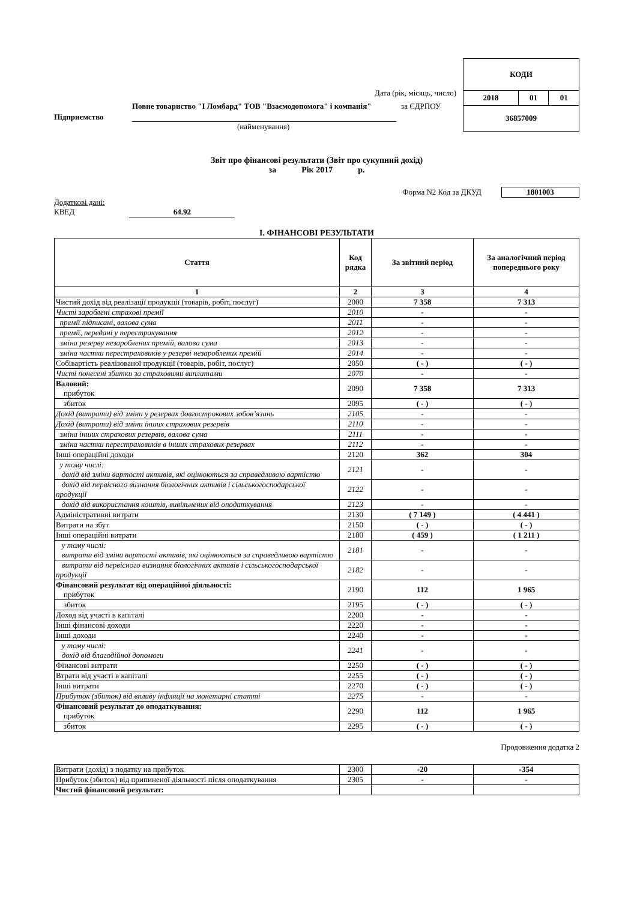Дата (рік, місяць, число)
Підприємство
Повне товариство "І Ломбард" ТОВ "Взаємодопомога" і компанія"
за ЄДРПОУ
(найменування)
| КОДИ | | |
| 2018 | 01 | 01 |
| 36857009 | | |
Звіт про фінансові результати (Звіт про сукупний дохід)
за Рік 2017 р.
Форма N2 Код за ДКУД 1801003
Додаткові дані:
КВЕД 64.92
І. ФІНАНСОВІ РЕЗУЛЬТАТИ
| Стаття | Код рядка | За звітний період | За аналогічний період попереднього року |
| --- | --- | --- | --- |
| 1 | 2 | 3 | 4 |
| Чистий дохід від реалізації продукції (товарів, робіт, послуг) | 2000 | 7 358 | 7 313 |
| Чисті зароблені страхові премії | 2010 | - | - |
| премії підписані, валова сума | 2011 | - | - |
| премії, передані у перестрахування | 2012 | - | - |
| зміна резерву незароблених премій, валова сума | 2013 | - | - |
| зміна частки перестраховиків у резерві незароблених премій | 2014 | - | - |
| Собівартість реалізованої продукції (товарів, робіт, послуг) | 2050 | ( - ) | ( - ) |
| Чисті понесені збитки за страховими виплатами | 2070 | - | - |
| Валовий: прибуток | 2090 | 7 358 | 7 313 |
| збиток | 2095 | ( - ) | ( - ) |
| Дохід (витрати) від зміни у резервах довгострокових зобов’язань | 2105 | - | - |
| Дохід (витрати) від зміни інших страхових резервів | 2110 | - | - |
| зміна інших страхових резервів, валова сума | 2111 | - | - |
| зміна частки перестраховиків в інших страхових резервах | 2112 | - | - |
| Інші операційні доходи | 2120 | 362 | 304 |
| у тому числі: дохід від зміни вартості активів, які оцінюються за справедливою вартістю | 2121 | - | - |
| дохід від первісного визнання біологічних активів і сільськогосподарської продукції | 2122 | - | - |
| дохід від використання коштів, вивільнених від оподаткування | 2123 | - | - |
| Адміністративні витрати | 2130 | ( 7 149 ) | ( 4 441 ) |
| Витрати на збут | 2150 | ( - ) | ( - ) |
| Інші операційні витрати | 2180 | ( 459 ) | ( 1 211 ) |
| у тому числі: витрати від зміни вартості активів, які оцінюються за справедливою вартістю | 2181 | - | - |
| витрати від первісного визнання біологічних активів і сільськогосподарської продукції | 2182 | - | - |
| Фінансовий результат від операційної діяльності: прибуток | 2190 | 112 | 1 965 |
| збиток | 2195 | ( - ) | ( - ) |
| Доход від участі в капіталі | 2200 | - | - |
| Інші фінансові доходи | 2220 | - | - |
| Інші доходи | 2240 | - | - |
| у тому числі: дохід від благодійної допомоги | 2241 | - | - |
| Фінансові витрати | 2250 | ( - ) | ( - ) |
| Втрати від участі в капіталі | 2255 | ( - ) | ( - ) |
| Інші витрати | 2270 | ( - ) | ( - ) |
| Прибуток (збиток) від впливу інфляції на монетарні статті | 2275 | - | - |
| Фінансовий результат до оподаткування: прибуток | 2290 | 112 | 1 965 |
| збиток | 2295 | ( - ) | ( - ) |
Продовження додатка 2
| Витрати (дохід) з податку на прибуток | 2300 | -20 | -354 |
| Прибуток (збиток) від припиненої діяльності після оподаткування | 2305 | - | - |
| Чистий фінансовий результат: | | | |